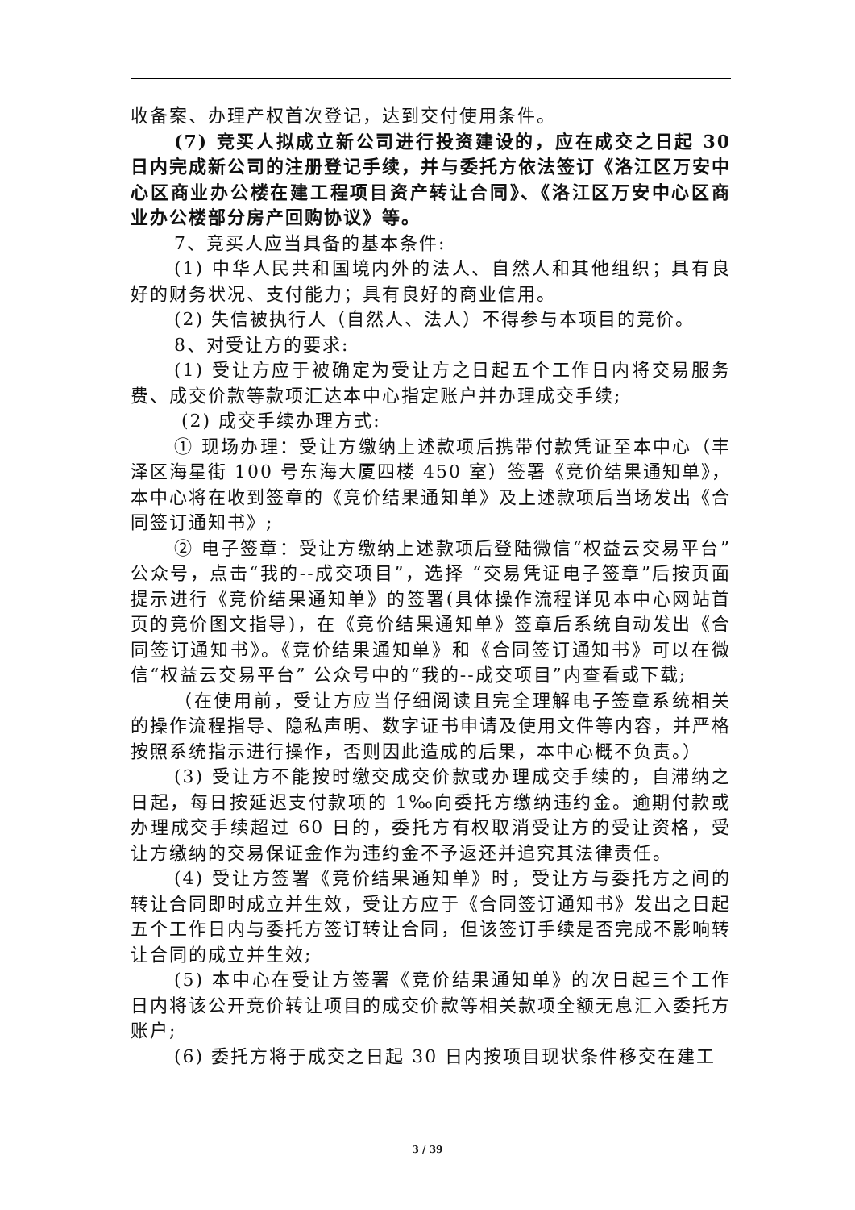收备案、办理产权首次登记，达到交付使用条件。
(7) 竞买人拟成立新公司进行投资建设的，应在成交之日起 30 日内完成新公司的注册登记手续，并与委托方依法签订《洛江区万安中心区商业办公楼在建工程项目资产转让合同》、《洛江区万安中心区商业办公楼部分房产回购协议》等。
7、竞买人应当具备的基本条件:
(1) 中华人民共和国境内外的法人、自然人和其他组织；具有良好的财务状况、支付能力；具有良好的商业信用。
(2) 失信被执行人（自然人、法人）不得参与本项目的竞价。
8、对受让方的要求:
(1) 受让方应于被确定为受让方之日起五个工作日内将交易服务费、成交价款等款项汇达本中心指定账户并办理成交手续;
(2) 成交手续办理方式:
① 现场办理：受让方缴纳上述款项后携带付款凭证至本中心（丰泽区海星街 100 号东海大厦四楼 450 室）签署《竞价结果通知单》，本中心将在收到签章的《竞价结果通知单》及上述款项后当场发出《合同签订通知书》;
② 电子签章：受让方缴纳上述款项后登陆微信“权益云交易平台” 公众号，点击“我的--成交项目”，选择 “交易凭证电子签章”后按页面提示进行《竞价结果通知单》的签署(具体操作流程详见本中心网站首页的竞价图文指导)，在《竞价结果通知单》签章后系统自动发出《合同签订通知书》。《竞价结果通知单》和《合同签订通知书》可以在微信“权益云交易平台” 公众号中的“我的--成交项目”内查看或下载;
（在使用前，受让方应当仔细阅读且完全理解电子签章系统相关的操作流程指导、隐私声明、数字证书申请及使用文件等内容，并严格按照系统指示进行操作，否则因此造成的后果，本中心概不负责。）
(3) 受让方不能按时缴交成交价款或办理成交手续的，自滞纳之日起，每日按延迟支付款项的 1‰向委托方缴纳违约金。逾期付款或办理成交手续超过 60 日的，委托方有权取消受让方的受让资格，受让方缴纳的交易保证金作为违约金不予返还并追究其法律责任。
(4) 受让方签署《竞价结果通知单》时，受让方与委托方之间的转让合同即时成立并生效，受让方应于《合同签订通知书》发出之日起五个工作日内与委托方签订转让合同，但该签订手续是否完成不影响转让合同的成立并生效;
(5) 本中心在受让方签署《竞价结果通知单》的次日起三个工作日内将该公开竞价转让项目的成交价款等相关款项全额无息汇入委托方账户;
(6) 委托方将于成交之日起 30 日内按项目现状条件移交在建工
3 / 39